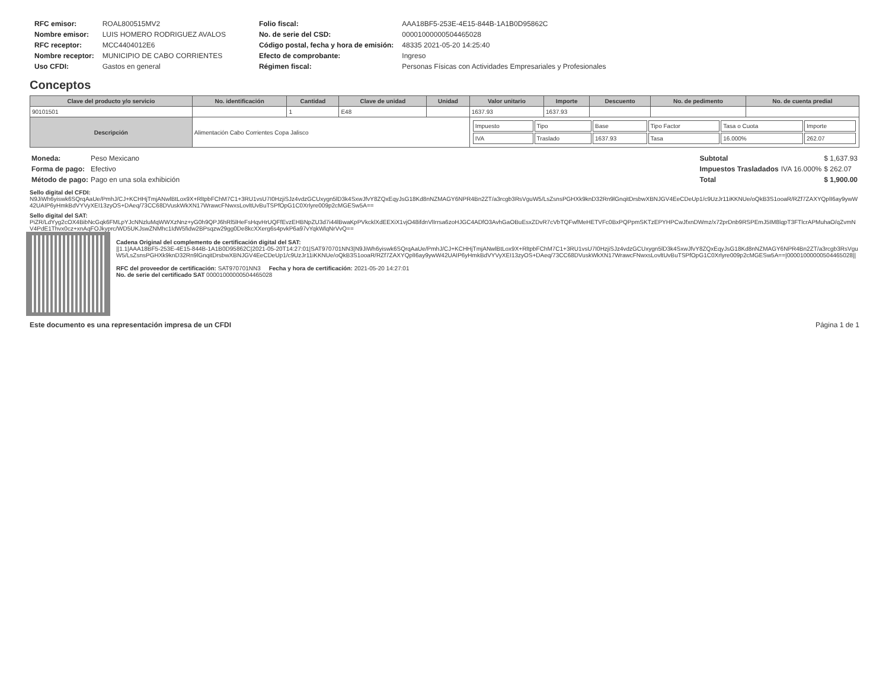| RFC emisor: | ROAL800515MV2 |
| Nombre emisor: | LUIS HOMERO RODRIGUEZ AVALOS |
| RFC receptor: | MCC4404012E6 |
| Nombre receptor: | MUNICIPIO DE CABO CORRIENTES |
| Uso CFDI: | Gastos en general |
| Folio fiscal: | AAA18BF5-253E-4E15-844B-1A1B0D95862C |
| No. de serie del CSD: | 00001000000504465028 |
| Código postal, fecha y hora de emisión: | 48335 2021-05-20 14:25:40 |
| Efecto de comprobante: | Ingreso |
| Régimen fiscal: | Personas Físicas con Actividades Empresariales y Profesionales |
Conceptos
| Clave del producto y/o servicio | No. identificación | Cantidad | Clave de unidad | Unidad | Valor unitario | Importe | Descuento | No. de pedimento | No. de cuenta predial |
| --- | --- | --- | --- | --- | --- | --- | --- | --- | --- |
| 90101501 | | 1 | E48 | | 1637.93 | 1637.93 | | | |
| Descripción | Alimentación Cabo Corrientes Copa Jalisco | | | | / Impuesto / Tipo / Base / Tipo Factor / Tasa o Cuota / Importe / / IVA / Traslado / 1637.93 / Tasa / 16.000% / 262.07 / | | | | |
| Moneda: | Peso Mexicano |
| Forma de pago: | Efectivo |
| Método de pago: | Pago en una sola exhibición |
| Subtotal | | $ 1,637.93 |
| Impuestos Trasladados | IVA 16.000% | $ 262.07 |
| Total | | $ 1,900.00 |
Sello digital del CFDI:
N9JiWh6yiswk6SQrqAaUe/PmhJ/CJ+KCHHjTmjANwlBtLox9X+RltpbFChM7C1+3RU1vsU7I0HzjiSJz4vdzGCUxygn5lD3k4SxwJfvY8ZQxEqyJsG18Kd8nNZMAGY6NPR4Bn2ZT/a3rcgb3RsVguW5/LsZsnsPGHXk9knD32Rn9lGnqitDrsbwXBNJGV4EeCDeUp1/c9UzJr11iKKNUe/oQkB3S1ooaR/RZf7ZAXYQplI6ay9ywW42UAIP6yHmkBdVYVyXEI13zyOS+DAeq/73CC68DVuskWkXN17WrawcFNwxsLovltUvBuTSPfOpG1C0Xrlyre009p2cMGESw5A==
Sello digital del SAT:
PiZR/LdYyg2cOX4BibNcGqk6FMLpYJcNNzluMqWWXzNnz+yG0h9QPJ6hRl5lHeFsHqvHrUQFfEvzEHBNpZU3d7i44lBwaKpPVkcklXdEEXiX1vjO48ifdnVlIrrsa6zoHJGC4ADfO3AvhGaOBuEsxZDvR7cVbTQFwfMeHETVFc0BxPQPpmSKTzEPYHPCwJfxnDWmz/x72prDnb9RSPEmJ5IM8lqpT3FTlcrAPMuhaO/qZvmNV4PdE1Thvx0cz+xnAqFOJkyprc/WD5UKJswZNMhc1IdW5fidw2BPsqzw29gg0De8kcXXerg6s4pvkP6a97vYqkWlqNrVvQ==
Cadena Original del complemento de certificación digital del SAT:
||1.1|AAA18BF5-253E-4E15-844B-1A1B0D95862C|2021-05-20T14:27:01|SAT970701NN3|N9JiWh6yiswk6SQrqAaUe/PmhJ/CJ+KCHHjTmjANwlBtLox9X+RltpbFChM7C1+3RU1vsU7I0HzjiSJz4vdzGCUxygn5lD3k4SxwJfvY8ZQxEqyJsG18Kd8nNZMAGY6NPR4Bn2ZT/a3rcgb3RsVguW5/LsZsnsPGHXk9knD32Rn9lGnqitDrsbwXBNJGV4EeCDeUp1/c9UzJr11iKKNUe/oQkB3S1ooaR/RZf7ZAXYQplI6ay9ywW42UAIP6yHmkBdVYVyXEI13zyOS+DAeq/73CC68DVuskWkXN17WrawcFNwxsLovltUvBuTSPfOpG1C0Xrlyre009p2cMGESw5A==|00001000000504465028||
RFC del proveedor de certificación: SAT970701NN3 Fecha y hora de certificación: 2021-05-20 14:27:01
No. de serie del certificado SAT 00001000000504465028
Este documento es una representación impresa de un CFDI Página 1 de 1